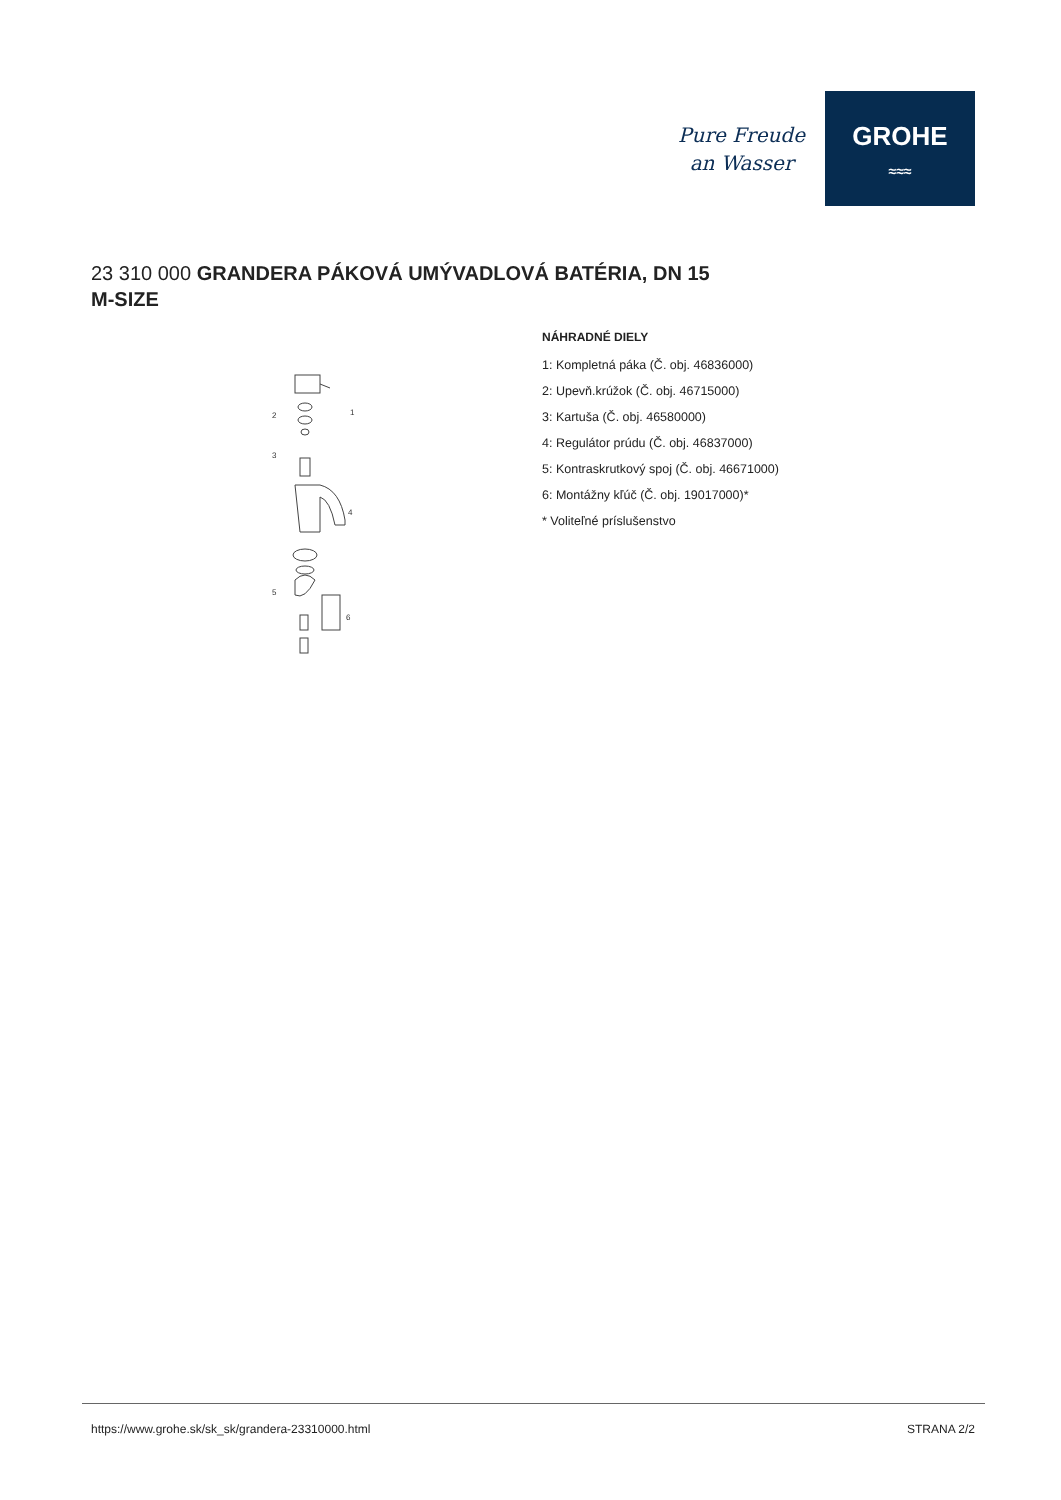Pure Freude
an Wasser
GROHE
≈≈≈
23 310 000 GRANDERA PÁKOVÁ UMÝVADLOVÁ BATÉRIA, DN 15
M-SIZE
2
3
1
4
5
6
NÁHRADNÉ DIELY
1: Kompletná páka (Č. obj. 46836000)
2: Upevň.krúžok (Č. obj. 46715000)
3: Kartuša (Č. obj. 46580000)
4: Regulátor prúdu (Č. obj. 46837000)
5: Kontraskrutkový spoj (Č. obj. 46671000)
6: Montážny kľúč (Č. obj. 19017000)*
* Voliteľné príslušenstvo
https://www.grohe.sk/sk_sk/grandera-23310000.html STRANA 2/2